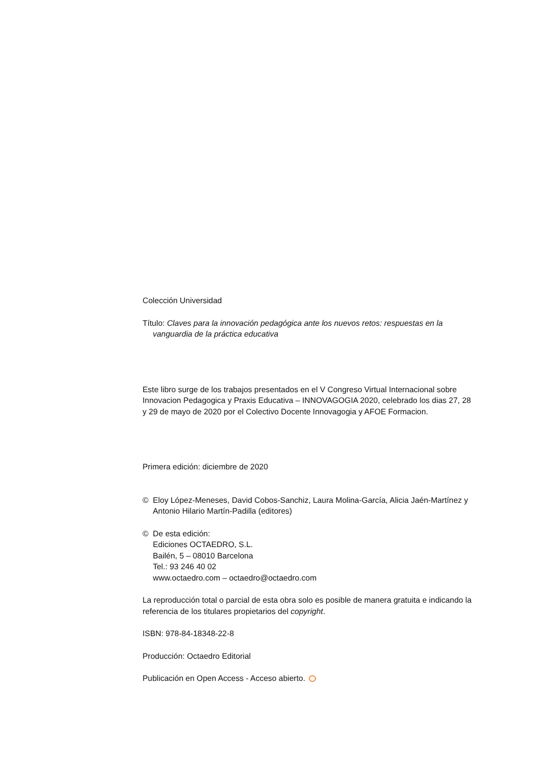Colección Universidad
Título: Claves para la innovación pedagógica ante los nuevos retos: respuestas en la vanguardia de la práctica educativa
Este libro surge de los trabajos presentados en el V Congreso Virtual Internacional sobre Innovacion Pedagogica y Praxis Educativa – INNOVAGOGIA 2020, celebrado los dias 27, 28 y 29 de mayo de 2020 por el Colectivo Docente Innovagogia y AFOE Formacion.
Primera edición: diciembre de 2020
© Eloy López-Meneses, David Cobos-Sanchiz, Laura Molina-García, Alicia Jaén-Martínez y Antonio Hilario Martín-Padilla (editores)
© De esta edición:
Ediciones OCTAEDRO, S.L.
Bailén, 5 – 08010 Barcelona
Tel.: 93 246 40 02
www.octaedro.com – octaedro@octaedro.com
La reproducción total o parcial de esta obra solo es posible de manera gratuita e indicando la referencia de los titulares propietarios del copyright.
ISBN: 978-84-18348-22-8
Producción: Octaedro Editorial
Publicación en Open Access - Acceso abierto.